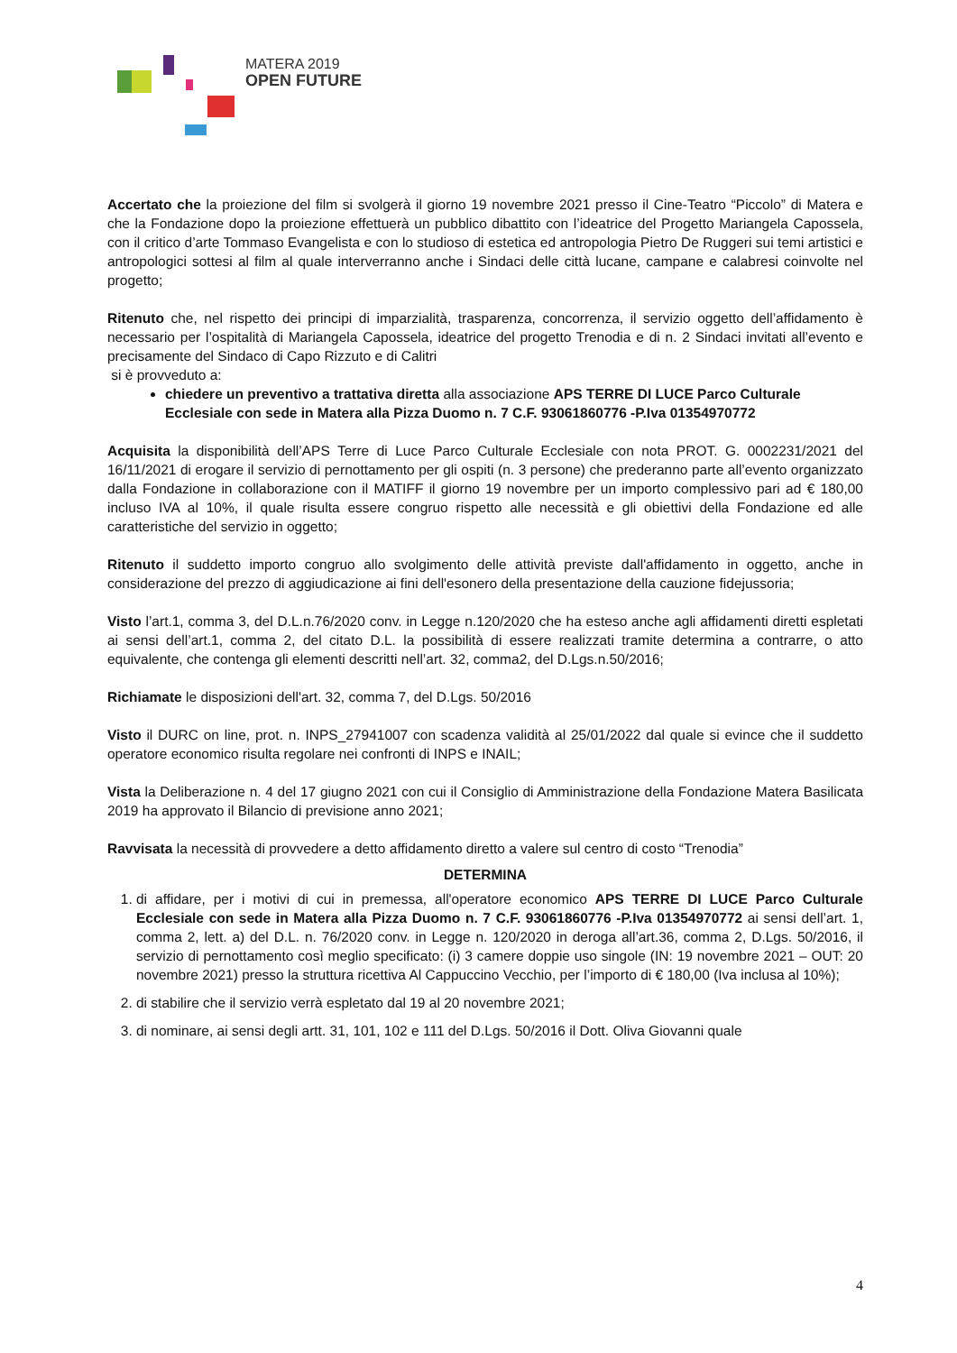MATERA 2019
OPEN FUTURE
Accertato che la proiezione del film si svolgerà il giorno 19 novembre 2021 presso il Cine-Teatro “Piccolo” di Matera e che la Fondazione dopo la proiezione effettuerà un pubblico dibattito con l’ideatrice del Progetto Mariangela Capossela, con il critico d’arte Tommaso Evangelista e con lo studioso di estetica ed antropologia Pietro De Ruggeri sui temi artistici e antropologici sottesi al film al quale interverranno anche i Sindaci delle città lucane, campane e calabresi coinvolte nel progetto;
Ritenuto che, nel rispetto dei principi di imparzialità, trasparenza, concorrenza, il servizio oggetto dell’affidamento è necessario per l’ospitalità di Mariangela Capossela, ideatrice del progetto Trenodia e di n. 2 Sindaci invitati all’evento e precisamente del Sindaco di Capo Rizzuto e di Calitri
si è provveduto a:
chiedere un preventivo a trattativa diretta alla associazione APS TERRE DI LUCE Parco Culturale Ecclesiale con sede in Matera alla Pizza Duomo n. 7 C.F. 93061860776 -P.Iva 01354970772
Acquisita la disponibilità dell’APS Terre di Luce Parco Culturale Ecclesiale con nota PROT. G. 0002231/2021 del 16/11/2021 di erogare il servizio di pernottamento per gli ospiti (n. 3 persone) che prederanno parte all’evento organizzato dalla Fondazione in collaborazione con il MATIFF il giorno 19 novembre per un importo complessivo pari ad € 180,00 incluso IVA al 10%, il quale risulta essere congruo rispetto alle necessità e gli obiettivi della Fondazione ed alle caratteristiche del servizio in oggetto;
Ritenuto il suddetto importo congruo allo svolgimento delle attività previste dall'affidamento in oggetto, anche in considerazione del prezzo di aggiudicazione ai fini dell'esonero della presentazione della cauzione fidejussoria;
Visto l’art.1, comma 3, del D.L.n.76/2020 conv. in Legge n.120/2020 che ha esteso anche agli affidamenti diretti espletati ai sensi dell’art.1, comma 2, del citato D.L. la possibilità di essere realizzati tramite determina a contrarre, o atto equivalente, che contenga gli elementi descritti nell’art. 32, comma2, del D.Lgs.n.50/2016;
Richiamate le disposizioni dell'art. 32, comma 7, del D.Lgs. 50/2016
Visto il DURC on line, prot. n. INPS_27941007 con scadenza validità al 25/01/2022 dal quale si evince che il suddetto operatore economico risulta regolare nei confronti di INPS e INAIL;
Vista la Deliberazione n. 4 del 17 giugno 2021 con cui il Consiglio di Amministrazione della Fondazione Matera Basilicata 2019 ha approvato il Bilancio di previsione anno 2021;
Ravvisata la necessità di provvedere a detto affidamento diretto a valere sul centro di costo “Trenodia”
DETERMINA
1. di affidare, per i motivi di cui in premessa, all'operatore economico APS TERRE DI LUCE Parco Culturale Ecclesiale con sede in Matera alla Pizza Duomo n. 7 C.F. 93061860776 -P.Iva 01354970772 ai sensi dell’art. 1, comma 2, lett. a) del D.L. n. 76/2020 conv. in Legge n. 120/2020 in deroga all’art.36, comma 2, D.Lgs. 50/2016, il servizio di pernottamento così meglio specificato: (i) 3 camere doppie uso singole (IN: 19 novembre 2021 – OUT: 20 novembre 2021) presso la struttura ricettiva Al Cappuccino Vecchio, per l’importo di € 180,00 (Iva inclusa al 10%);
2. di stabilire che il servizio verrà espletato dal 19 al 20 novembre 2021;
3. di nominare, ai sensi degli artt. 31, 101, 102 e 111 del D.Lgs. 50/2016 il Dott. Oliva Giovanni quale
4